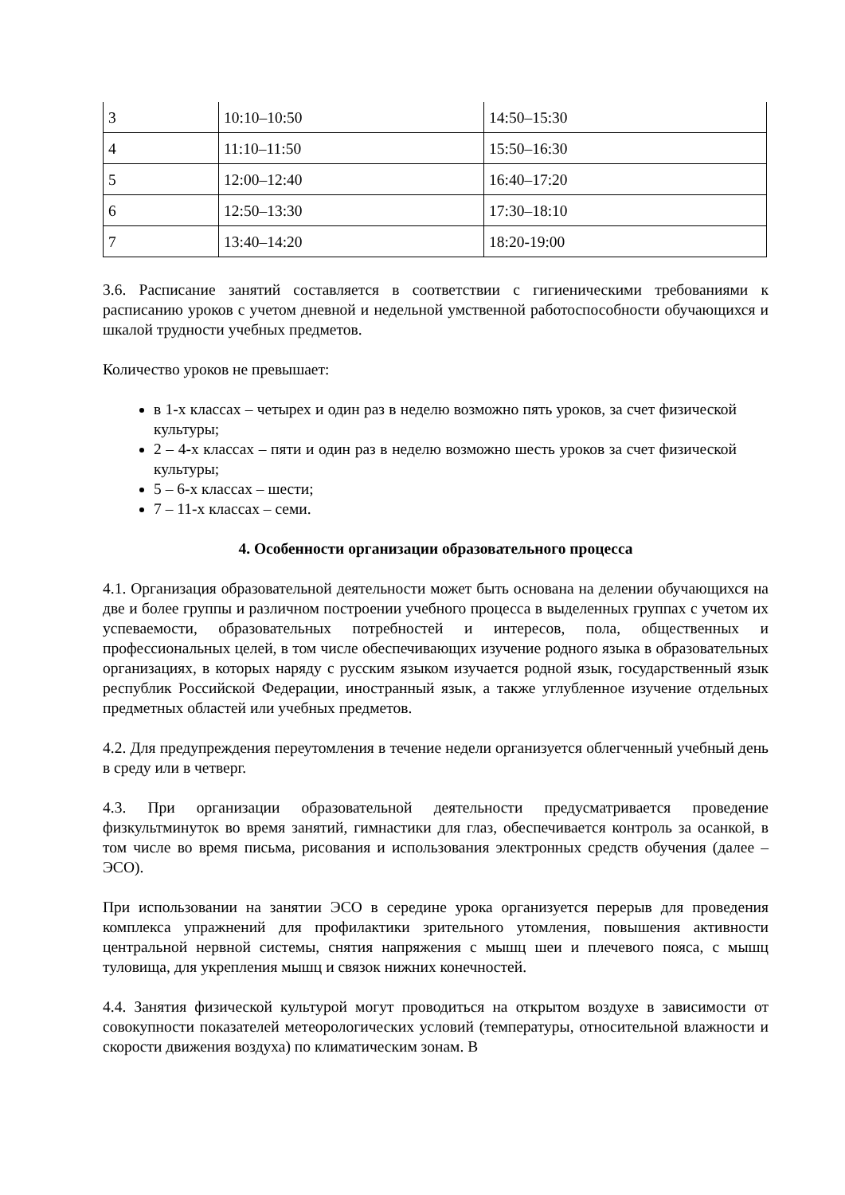| 3 | 10:10–10:50 | 14:50–15:30 |
| 4 | 11:10–11:50 | 15:50–16:30 |
| 5 | 12:00–12:40 | 16:40–17:20 |
| 6 | 12:50–13:30 | 17:30–18:10 |
| 7 | 13:40–14:20 | 18:20-19:00 |
3.6. Расписание занятий составляется в соответствии с гигиеническими требованиями к расписанию уроков с учетом дневной и недельной умственной работоспособности обучающихся и шкалой трудности учебных предметов.
Количество уроков не превышает:
в 1-х классах – четырех и один раз в неделю возможно пять уроков, за счет физической культуры;
2 – 4-х классах – пяти и один раз в неделю возможно шесть уроков за счет физической культуры;
5 – 6-х классах – шести;
7 – 11-х классах – семи.
4. Особенности организации образовательного процесса
4.1. Организация образовательной деятельности может быть основана на делении обучающихся на две и более группы и различном построении учебного процесса в выделенных группах с учетом их успеваемости, образовательных потребностей и интересов, пола, общественных и профессиональных целей, в том числе обеспечивающих изучение родного языка в образовательных организациях, в которых наряду с русским языком изучается родной язык, государственный язык республик Российской Федерации, иностранный язык, а также углубленное изучение отдельных предметных областей или учебных предметов.
4.2. Для предупреждения переутомления в течение недели организуется облегченный учебный день в среду или в четверг.
4.3. При организации образовательной деятельности предусматривается проведение физкультминуток во время занятий, гимнастики для глаз, обеспечивается контроль за осанкой, в том числе во время письма, рисования и использования электронных средств обучения (далее – ЭСО).
При использовании на занятии ЭСО в середине урока организуется перерыв для проведения комплекса упражнений для профилактики зрительного утомления, повышения активности центральной нервной системы, снятия напряжения с мышц шеи и плечевого пояса, с мышц туловища, для укрепления мышц и связок нижних конечностей.
4.4. Занятия физической культурой могут проводиться на открытом воздухе в зависимости от совокупности показателей метеорологических условий (температуры, относительной влажности и скорости движения воздуха) по климатическим зонам. В